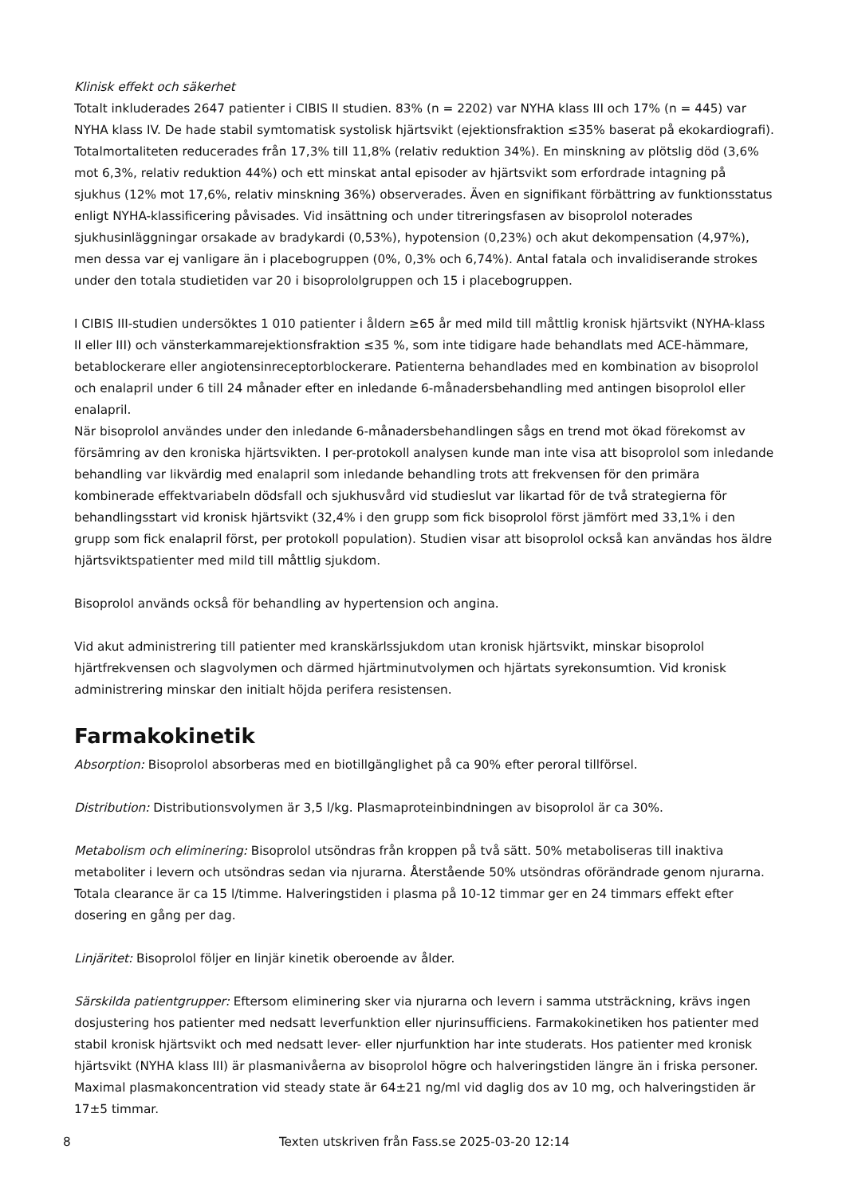Klinisk effekt och säkerhet
Totalt inkluderades 2647 patienter i CIBIS II studien. 83% (n = 2202) var NYHA klass III och 17% (n = 445) var NYHA klass IV. De hade stabil symtomatisk systolisk hjärtsvikt (ejektionsfraktion ≤35% baserat på ekokardiografi). Totalmortaliteten reducerades från 17,3% till 11,8% (relativ reduktion 34%). En minskning av plötslig död (3,6% mot 6,3%, relativ reduktion 44%) och ett minskat antal episoder av hjärtsvikt som erfordrade intagning på sjukhus (12% mot 17,6%, relativ minskning 36%) observerades. Även en signifikant förbättring av funktionsstatus enligt NYHA-klassificering påvisades. Vid insättning och under titreringsfasen av bisoprolol noterades sjukhusinläggningar orsakade av bradykardi (0,53%), hypotension (0,23%) och akut dekompensation (4,97%), men dessa var ej vanligare än i placebogruppen (0%, 0,3% och 6,74%). Antal fatala och invalidiserande strokes under den totala studietiden var 20 i bisoprololgruppen och 15 i placebogruppen.
I CIBIS III-studien undersöktes 1 010 patienter i åldern ≥65 år med mild till måttlig kronisk hjärtsvikt (NYHA-klass II eller III) och vänsterkammarejektionsfraktion ≤35 %, som inte tidigare hade behandlats med ACE-hämmare, betablockerare eller angiotensinreceptorblockerare. Patienterna behandlades med en kombination av bisoprolol och enalapril under 6 till 24 månader efter en inledande 6-månadersbehandling med antingen bisoprolol eller enalapril.
När bisoprolol användes under den inledande 6-månadersbehandlingen sågs en trend mot ökad förekomst av försämring av den kroniska hjärtsvikten. I per-protokoll analysen kunde man inte visa att bisoprolol som inledande behandling var likvärdig med enalapril som inledande behandling trots att frekvensen för den primära kombinerade effektvariabeln dödsfall och sjukhusvård vid studieslut var likartad för de två strategierna för behandlingsstart vid kronisk hjärtsvikt (32,4% i den grupp som fick bisoprolol först jämfört med 33,1% i den grupp som fick enalapril först, per protokoll population). Studien visar att bisoprolol också kan användas hos äldre hjärtsviktspatienter med mild till måttlig sjukdom.
Bisoprolol används också för behandling av hypertension och angina.
Vid akut administrering till patienter med kranskärlssjukdom utan kronisk hjärtsvikt, minskar bisoprolol hjärtfrekvensen och slagvolymen och därmed hjärtminutvolymen och hjärtats syrekonsumtion. Vid kronisk administrering minskar den initialt höjda perifera resistensen.
Farmakokinetik
Absorption: Bisoprolol absorberas med en biotillgänglighet på ca 90% efter peroral tillförsel.
Distribution: Distributionsvolymen är 3,5 l/kg. Plasmaproteinbindningen av bisoprolol är ca 30%.
Metabolism och eliminering: Bisoprolol utsöndras från kroppen på två sätt. 50% metaboliseras till inaktiva metaboliter i levern och utsöndras sedan via njurarna. Återstående 50% utsöndras oförändrade genom njurarna. Totala clearance är ca 15 l/timme. Halveringstiden i plasma på 10-12 timmar ger en 24 timmars effekt efter dosering en gång per dag.
Linjäritet: Bisoprolol följer en linjär kinetik oberoende av ålder.
Särskilda patientgrupper: Eftersom eliminering sker via njurarna och levern i samma utsträckning, krävs ingen dosjustering hos patienter med nedsatt leverfunktion eller njurinsufficiens. Farmakokinetiken hos patienter med stabil kronisk hjärtsvikt och med nedsatt lever- eller njurfunktion har inte studerats. Hos patienter med kronisk hjärtsvikt (NYHA klass III) är plasmanivåerna av bisoprolol högre och halveringstiden längre än i friska personer. Maximal plasmakoncentration vid steady state är 64±21 ng/ml vid daglig dos av 10 mg, och halveringstiden är 17±5 timmar.
8
Texten utskriven från Fass.se 2025-03-20 12:14